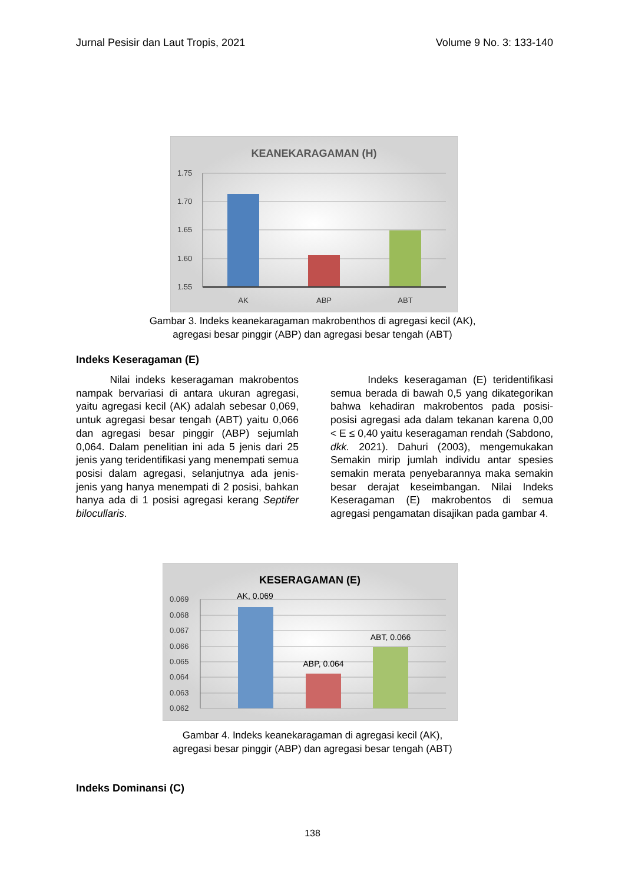Jurnal Pesisir dan Laut Tropis, 2021 Volume 9 No. 3: 133-140
KEANEKARAGAMAN (H)
1.75
1.70
1.65
1.60
1.55
AK
ABP
ABT
Gambar 3. Indeks keanekaragaman makrobenthos di agregasi kecil (AK),
agregasi besar pinggir (ABP) dan agregasi besar tengah (ABT)
Indeks Keseragaman (E)
Nilai indeks keseragaman makrobentos nampak bervariasi di antara ukuran agregasi, yaitu agregasi kecil (AK) adalah sebesar 0,069, untuk agregasi besar tengah (ABT) yaitu 0,066 dan agregasi besar pinggir (ABP) sejumlah 0,064. Dalam penelitian ini ada 5 jenis dari 25 jenis yang teridentifikasi yang menempati semua posisi dalam agregasi, selanjutnya ada jenis-jenis yang hanya menempati di 2 posisi, bahkan hanya ada di 1 posisi agregasi kerang Septifer bilocullaris.
Indeks keseragaman (E) teridentifikasi semua berada di bawah 0,5 yang dikategorikan bahwa kehadiran makrobentos pada posisi-posisi agregasi ada dalam tekanan karena 0,00 < E ≤ 0,40 yaitu keseragaman rendah (Sabdono, dkk. 2021). Dahuri (2003), mengemukakan Semakin mirip jumlah individu antar spesies semakin merata penyebarannya maka semakin besar derajat keseimbangan. Nilai Indeks Keseragaman (E) makrobentos di semua agregasi pengamatan disajikan pada gambar 4.
KESERAGAMAN (E)
AK, 0.069
ABP, 0.064
ABT, 0.066
0.069
0.068
0.067
0.066
0.065
0.064
0.063
0.062
Gambar 4. Indeks keanekaragaman di agregasi kecil (AK),
agregasi besar pinggir (ABP) dan agregasi besar tengah (ABT)
Indeks Dominansi (C)
138